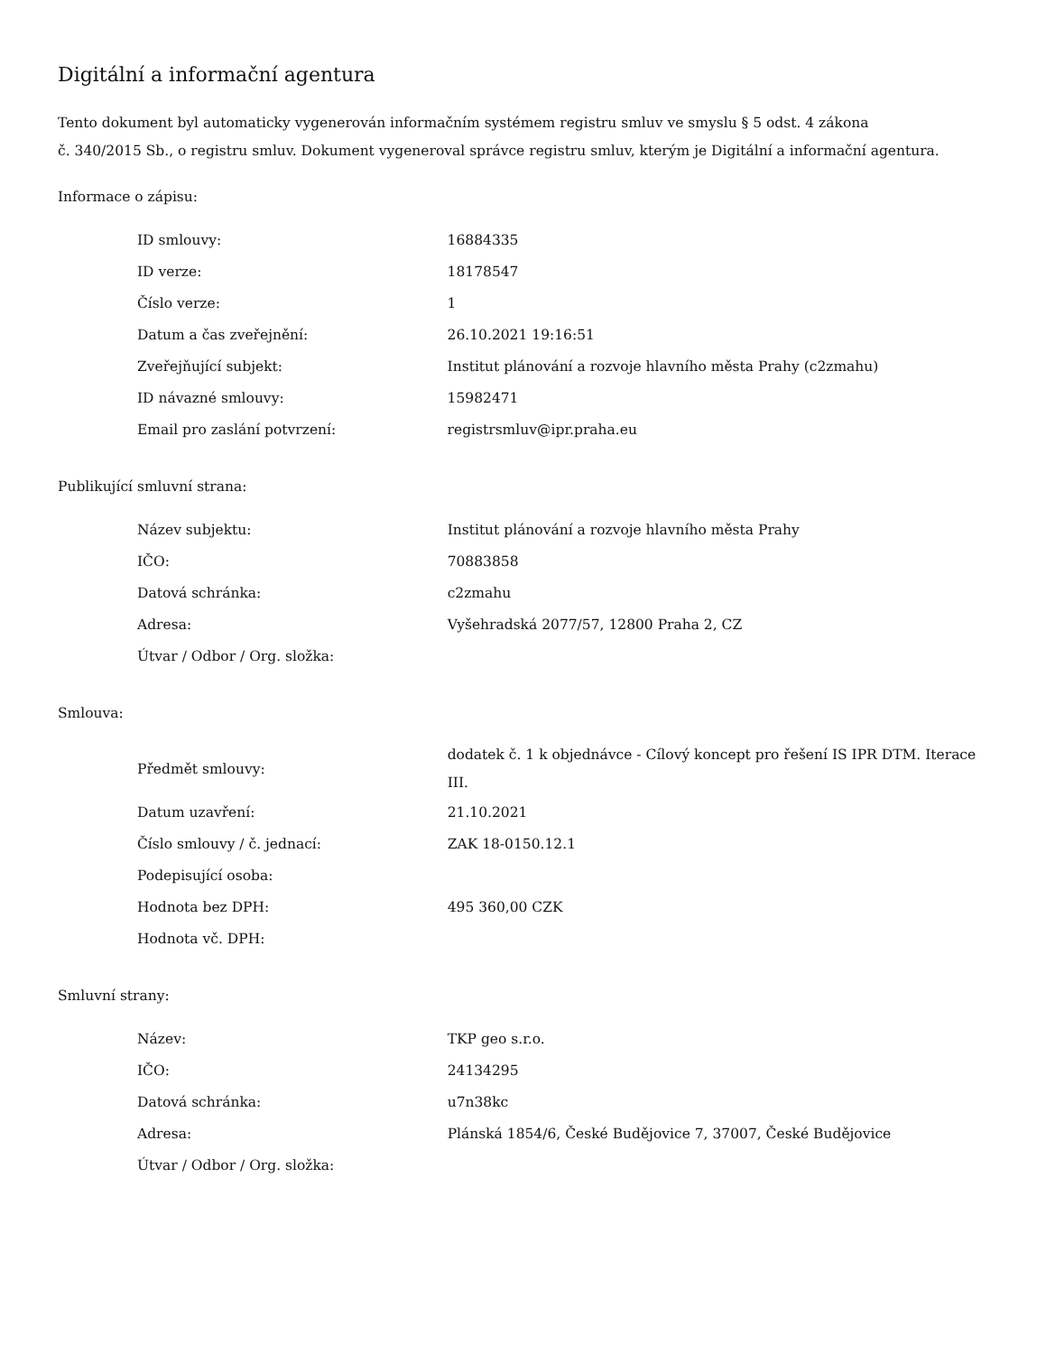Digitální a informační agentura
Tento dokument byl automaticky vygenerován informačním systémem registru smluv ve smyslu § 5 odst. 4 zákona
č. 340/2015 Sb., o registru smluv. Dokument vygeneroval správce registru smluv, kterým je Digitální a informační agentura.
Informace o zápisu:
| ID smlouvy: | 16884335 |
| ID verze: | 18178547 |
| Číslo verze: | 1 |
| Datum a čas zveřejnění: | 26.10.2021 19:16:51 |
| Zveřejňující subjekt: | Institut plánování a rozvoje hlavního města Prahy (c2zmahu) |
| ID návazné smlouvy: | 15982471 |
| Email pro zaslání potvrzení: | registrsmluv@ipr.praha.eu |
Publikující smluvní strana:
| Název subjektu: | Institut plánování a rozvoje hlavního města Prahy |
| IČO: | 70883858 |
| Datová schránka: | c2zmahu |
| Adresa: | Vyšehradská 2077/57, 12800 Praha 2, CZ |
| Útvar / Odbor / Org. složka: | |
Smlouva:
| Předmět smlouvy: | dodatek č. 1 k objednávce - Cílový koncept pro řešení IS IPR DTM. Iterace III. |
| Datum uzavření: | 21.10.2021 |
| Číslo smlouvy / č. jednací: | ZAK 18-0150.12.1 |
| Podepisující osoba: | |
| Hodnota bez DPH: | 495 360,00 CZK |
| Hodnota vč. DPH: | |
Smluvní strany:
| Název: | TKP geo s.r.o. |
| IČO: | 24134295 |
| Datová schránka: | u7n38kc |
| Adresa: | Plánská 1854/6, České Budějovice 7, 37007, České Budějovice |
| Útvar / Odbor / Org. složka: | |